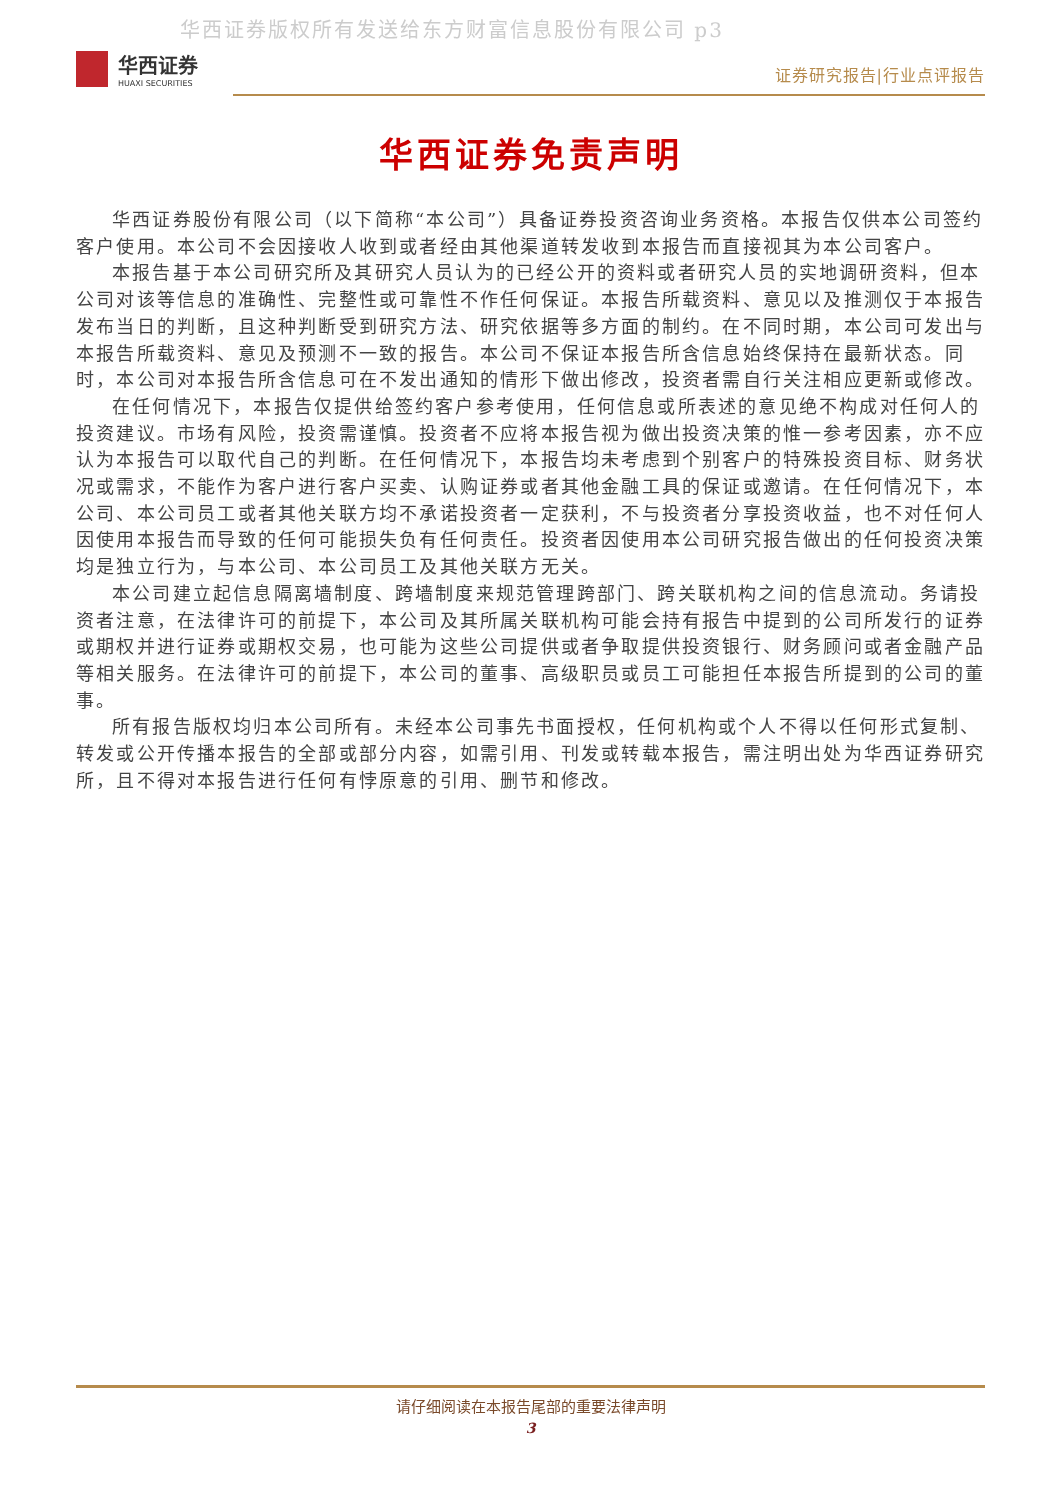华西证券版权所有发送给东方财富信息股份有限公司 p3
华西证券
HUAXI SECURITIES
证券研究报告|行业点评报告
华西证券免责声明
华西证券股份有限公司（以下简称“本公司”）具备证券投资咨询业务资格。本报告仅供本公司签约客户使用。本公司不会因接收人收到或者经由其他渠道转发收到本报告而直接视其为本公司客户。
本报告基于本公司研究所及其研究人员认为的已经公开的资料或者研究人员的实地调研资料，但本公司对该等信息的准确性、完整性或可靠性不作任何保证。本报告所载资料、意见以及推测仅于本报告发布当日的判断，且这种判断受到研究方法、研究依据等多方面的制约。在不同时期，本公司可发出与本报告所载资料、意见及预测不一致的报告。本公司不保证本报告所含信息始终保持在最新状态。同时，本公司对本报告所含信息可在不发出通知的情形下做出修改，投资者需自行关注相应更新或修改。
在任何情况下，本报告仅提供给签约客户参考使用，任何信息或所表述的意见绝不构成对任何人的投资建议。市场有风险，投资需谨慎。投资者不应将本报告视为做出投资决策的惟一参考因素，亦不应认为本报告可以取代自己的判断。在任何情况下，本报告均未考虑到个别客户的特殊投资目标、财务状况或需求，不能作为客户进行客户买卖、认购证券或者其他金融工具的保证或邀请。在任何情况下，本公司、本公司员工或者其他关联方均不承诺投资者一定获利，不与投资者分享投资收益，也不对任何人因使用本报告而导致的任何可能损失负有任何责任。投资者因使用本公司研究报告做出的任何投资决策均是独立行为，与本公司、本公司员工及其他关联方无关。
本公司建立起信息隔离墙制度、跨墙制度来规范管理跨部门、跨关联机构之间的信息流动。务请投资者注意，在法律许可的前提下，本公司及其所属关联机构可能会持有报告中提到的公司所发行的证券或期权并进行证券或期权交易，也可能为这些公司提供或者争取提供投资银行、财务顾问或者金融产品等相关服务。在法律许可的前提下，本公司的董事、高级职员或员工可能担任本报告所提到的公司的董事。
所有报告版权均归本公司所有。未经本公司事先书面授权，任何机构或个人不得以任何形式复制、转发或公开传播本报告的全部或部分内容，如需引用、刊发或转载本报告，需注明出处为华西证券研究所，且不得对本报告进行任何有悖原意的引用、删节和修改。
请仔细阅读在本报告尾部的重要法律声明
3